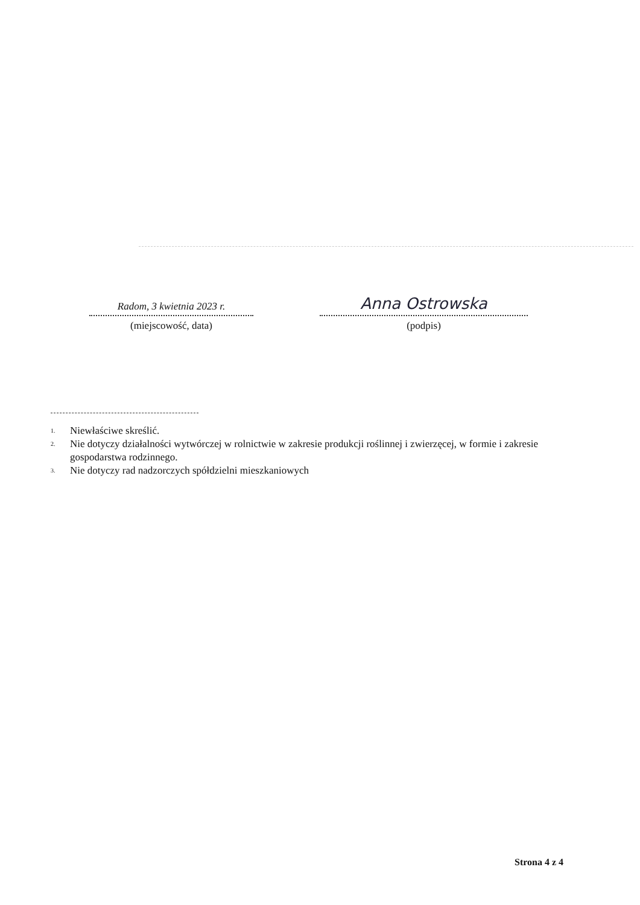Radom, 3 kwietnia 2023 r.
(miejscowość, data)
Anna Ostrowska
(podpis)
<sup>1.</sup> Niewłaściwe skreślić.
<sup>2.</sup> Nie dotyczy działalności wytwórczej w rolnictwie w zakresie produkcji roślinnej i zwierzęcej, w formie i zakresie gospodarstwa rodzinnego.
<sup>3.</sup> Nie dotyczy rad nadzorczych spółdzielni mieszkaniowych
Strona 4 z 4